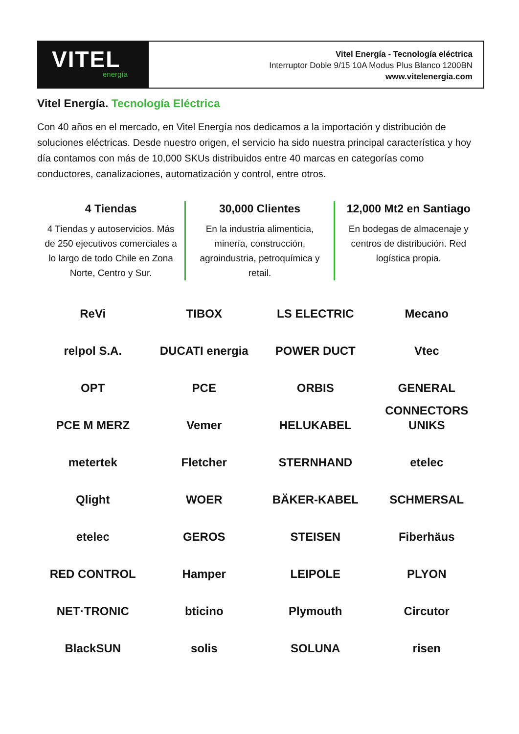VITEL
energía
Vitel Energía - Tecnología eléctrica
Interruptor Doble 9/15 10A Modus Plus Blanco 1200BN
www.vitelenergia.com
Vitel Energía. Tecnología Eléctrica
Con 40 años en el mercado, en Vitel Energía nos dedicamos a la importación y distribución de soluciones eléctricas. Desde nuestro origen, el servicio ha sido nuestra principal característica y hoy día contamos con más de 10,000 SKUs distribuidos entre 40 marcas en categorías como conductores, canalizaciones, automatización y control, entre otros.
4 Tiendas
4 Tiendas y autoservicios. Más de 250 ejecutivos comerciales a lo largo de todo Chile en Zona Norte, Centro y Sur.
30,000 Clientes
En la industria alimenticia, minería, construcción, agroindustria, petroquímica y retail.
12,000 Mt2 en Santiago
En bodegas de almacenaje y centros de distribución. Red logística propia.
ReVi
TIBOX
LS ELECTRIC
Mecano
relpol S.A.
DUCATI energia
POWER DUCT
Vtec
OPT
PCE
ORBIS
GENERAL CONNECTORS
PCE M MERZ
Vemer
HELUKABEL
UNIKS
metertek
Fletcher
STERNHAND
etelec
Qlight
WOER
BÄKER-KABEL
SCHMERSAL
etelec
GEROS
STEISEN
Fiberhäus
RED CONTROL
Hamper
LEIPOLE
PLYON
NET·TRONIC
bticino
Plymouth
Circutor
BlackSUN
solis
SOLUNA
risen